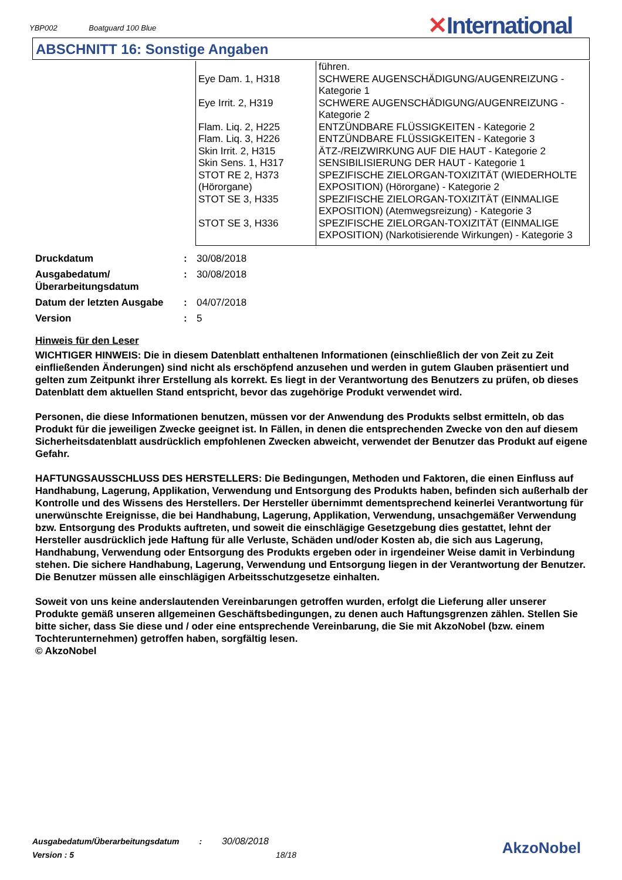YBP002 Boatguard 100 Blue ✕International
ABSCHNITT 16: Sonstige Angaben
| | führen. |
| Eye Dam. 1, H318 | SCHWERE AUGENSCHÄDIGUNG/AUGENREIZUNG - Kategorie 1 |
| Eye Irrit. 2, H319 | SCHWERE AUGENSCHÄDIGUNG/AUGENREIZUNG - Kategorie 2 |
| Flam. Liq. 2, H225 | ENTZÜNDBARE FLÜSSIGKEITEN - Kategorie 2 |
| Flam. Liq. 3, H226 | ENTZÜNDBARE FLÜSSIGKEITEN - Kategorie 3 |
| Skin Irrit. 2, H315 | ÄTZ-/REIZWIRKUNG AUF DIE HAUT - Kategorie 2 |
| Skin Sens. 1, H317 | SENSIBILISIERUNG DER HAUT - Kategorie 1 |
| STOT RE 2, H373 (Hörorgane) | SPEZIFISCHE ZIELORGAN-TOXIZITÄT (WIEDERHOLTE EXPOSITION) (Hörorgane) - Kategorie 2 |
| STOT SE 3, H335 | SPEZIFISCHE ZIELORGAN-TOXIZITÄT (EINMALIGE EXPOSITION) (Atemwegsreizung) - Kategorie 3 |
| STOT SE 3, H336 | SPEZIFISCHE ZIELORGAN-TOXIZITÄT (EINMALIGE EXPOSITION) (Narkotisierende Wirkungen) - Kategorie 3 |
| Druckdatum | : | 30/08/2018 |
| Ausgabedatum/ Überarbeitungsdatum | : | 30/08/2018 |
| Datum der letzten Ausgabe | : | 04/07/2018 |
| Version | : | 5 |
Hinweis für den Leser
WICHTIGER HINWEIS: Die in diesem Datenblatt enthaltenen Informationen (einschließlich der von Zeit zu Zeit einfließenden Änderungen) sind nicht als erschöpfend anzusehen und werden in gutem Glauben präsentiert und gelten zum Zeitpunkt ihrer Erstellung als korrekt. Es liegt in der Verantwortung des Benutzers zu prüfen, ob dieses Datenblatt dem aktuellen Stand entspricht, bevor das zugehörige Produkt verwendet wird.
Personen, die diese Informationen benutzen, müssen vor der Anwendung des Produkts selbst ermitteln, ob das Produkt für die jeweiligen Zwecke geeignet ist. In Fällen, in denen die entsprechenden Zwecke von den auf diesem Sicherheitsdatenblatt ausdrücklich empfohlenen Zwecken abweicht, verwendet der Benutzer das Produkt auf eigene Gefahr.
HAFTUNGSAUSSCHLUSS DES HERSTELLERS: Die Bedingungen, Methoden und Faktoren, die einen Einfluss auf Handhabung, Lagerung, Applikation, Verwendung und Entsorgung des Produkts haben, befinden sich außerhalb der Kontrolle und des Wissens des Herstellers. Der Hersteller übernimmt dementsprechend keinerlei Verantwortung für unerwünschte Ereignisse, die bei Handhabung, Lagerung, Applikation, Verwendung, unsachgemäßer Verwendung bzw. Entsorgung des Produkts auftreten, und soweit die einschlägige Gesetzgebung dies gestattet, lehnt der Hersteller ausdrücklich jede Haftung für alle Verluste, Schäden und/oder Kosten ab, die sich aus Lagerung, Handhabung, Verwendung oder Entsorgung des Produkts ergeben oder in irgendeiner Weise damit in Verbindung stehen. Die sichere Handhabung, Lagerung, Verwendung und Entsorgung liegen in der Verantwortung der Benutzer. Die Benutzer müssen alle einschlägigen Arbeitsschutzgesetze einhalten.
Soweit von uns keine anderslautenden Vereinbarungen getroffen wurden, erfolgt die Lieferung aller unserer Produkte gemäß unseren allgemeinen Geschäftsbedingungen, zu denen auch Haftungsgrenzen zählen. Stellen Sie bitte sicher, dass Sie diese und / oder eine entsprechende Vereinbarung, die Sie mit AkzoNobel (bzw. einem Tochterunternehmen) getroffen haben, sorgfältig lesen.
© AkzoNobel
Ausgabedatum/Überarbeitungsdatum : 30/08/2018
Version : 5 18/18
AkzoNobel